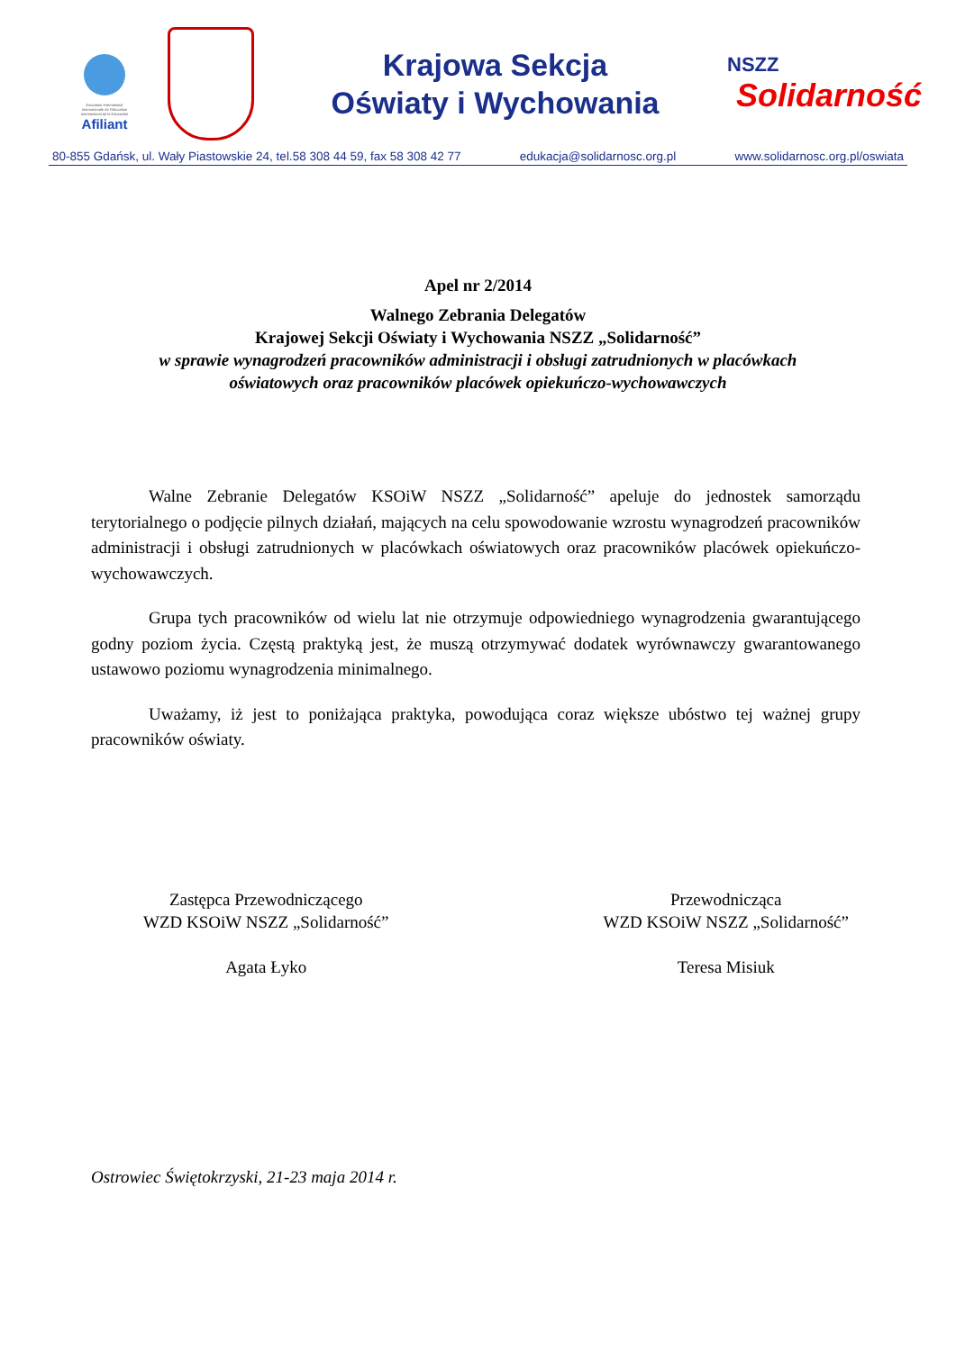Education International
Internationale de l'Education
Internacional de la Educación
Afiliant
Krajowa Sekcja
Oświaty i Wychowania
NSZZ
Solidarność
80-855 Gdańsk, ul. Wały Piastowskie 24, tel.58 308 44 59, fax 58 308 42 77 edukacja@solidarnosc.org.pl www.solidarnosc.org.pl/oswiata
Apel nr 2/2014
Walnego Zebrania Delegatów
Krajowej Sekcji Oświaty i Wychowania NSZZ „Solidarność”
w sprawie wynagrodzeń pracowników administracji i obsługi zatrudnionych w placówkach
oświatowych oraz pracowników placówek opiekuńczo-wychowawczych
Walne Zebranie Delegatów KSOiW NSZZ „Solidarność” apeluje do jednostek samorządu terytorialnego o podjęcie pilnych działań, mających na celu spowodowanie wzrostu wynagrodzeń pracowników administracji i obsługi zatrudnionych w placówkach oświatowych oraz pracowników placówek opiekuńczo-wychowawczych.
Grupa tych pracowników od wielu lat nie otrzymuje odpowiedniego wynagrodzenia gwarantującego godny poziom życia. Częstą praktyką jest, że muszą otrzymywać dodatek wyrównawczy gwarantowanego ustawowo poziomu wynagrodzenia minimalnego.
Uważamy, iż jest to poniżająca praktyka, powodująca coraz większe ubóstwo tej ważnej grupy pracowników oświaty.
Zastępca Przewodniczącego
WZD KSOiW NSZZ „Solidarność”
Agata Łyko
Przewodnicząca
WZD KSOiW NSZZ „Solidarność”
Teresa Misiuk
Ostrowiec Świętokrzyski, 21-23 maja 2014 r.